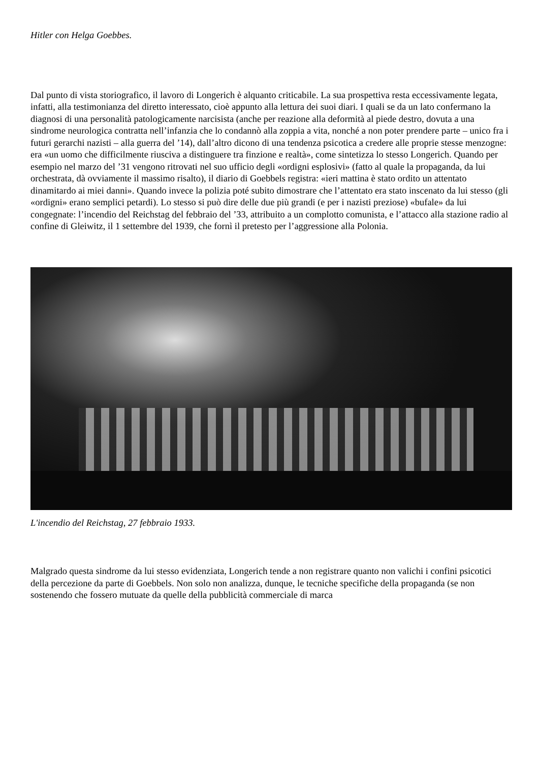Hitler con Helga Goebbes.
Dal punto di vista storiografico, il lavoro di Longerich è alquanto criticabile. La sua prospettiva resta eccessivamente legata, infatti, alla testimonianza del diretto interessato, cioè appunto alla lettura dei suoi diari. I quali se da un lato confermano la diagnosi di una personalità patologicamente narcisista (anche per reazione alla deformità al piede destro, dovuta a una sindrome neurologica contratta nell’infanzia che lo condannò alla zoppia a vita, nonché a non poter prendere parte – unico fra i futuri gerarchi nazisti – alla guerra del ’14), dall’altro dicono di una tendenza psicotica a credere alle proprie stesse menzogne: era «un uomo che difficilmente riusciva a distinguere tra finzione e realtà», come sintetizza lo stesso Longerich. Quando per esempio nel marzo del ’31 vengono ritrovati nel suo ufficio degli «ordigni esplosivi» (fatto al quale la propaganda, da lui orchestrata, dà ovviamente il massimo risalto), il diario di Goebbels registra: «ieri mattina è stato ordito un attentato dinamitardo ai miei danni». Quando invece la polizia poté subito dimostrare che l’attentato era stato inscenato da lui stesso (gli «ordigni» erano semplici petardi). Lo stesso si può dire delle due più grandi (e per i nazisti preziose) «bufale» da lui congegnate: l’incendio del Reichstag del febbraio del ’33, attribuito a un complotto comunista, e l’attacco alla stazione radio al confine di Gleiwitz, il 1 settembre del 1939, che fornì il pretesto per l’aggressione alla Polonia.
L'incendio del Reichstag, 27 febbraio 1933.
Malgrado questa sindrome da lui stesso evidenziata, Longerich tende a non registrare quanto non valichi i confini psicotici della percezione da parte di Goebbels. Non solo non analizza, dunque, le tecniche specifiche della propaganda (se non sostenendo che fossero mutuate da quelle della pubblicità commerciale di marca